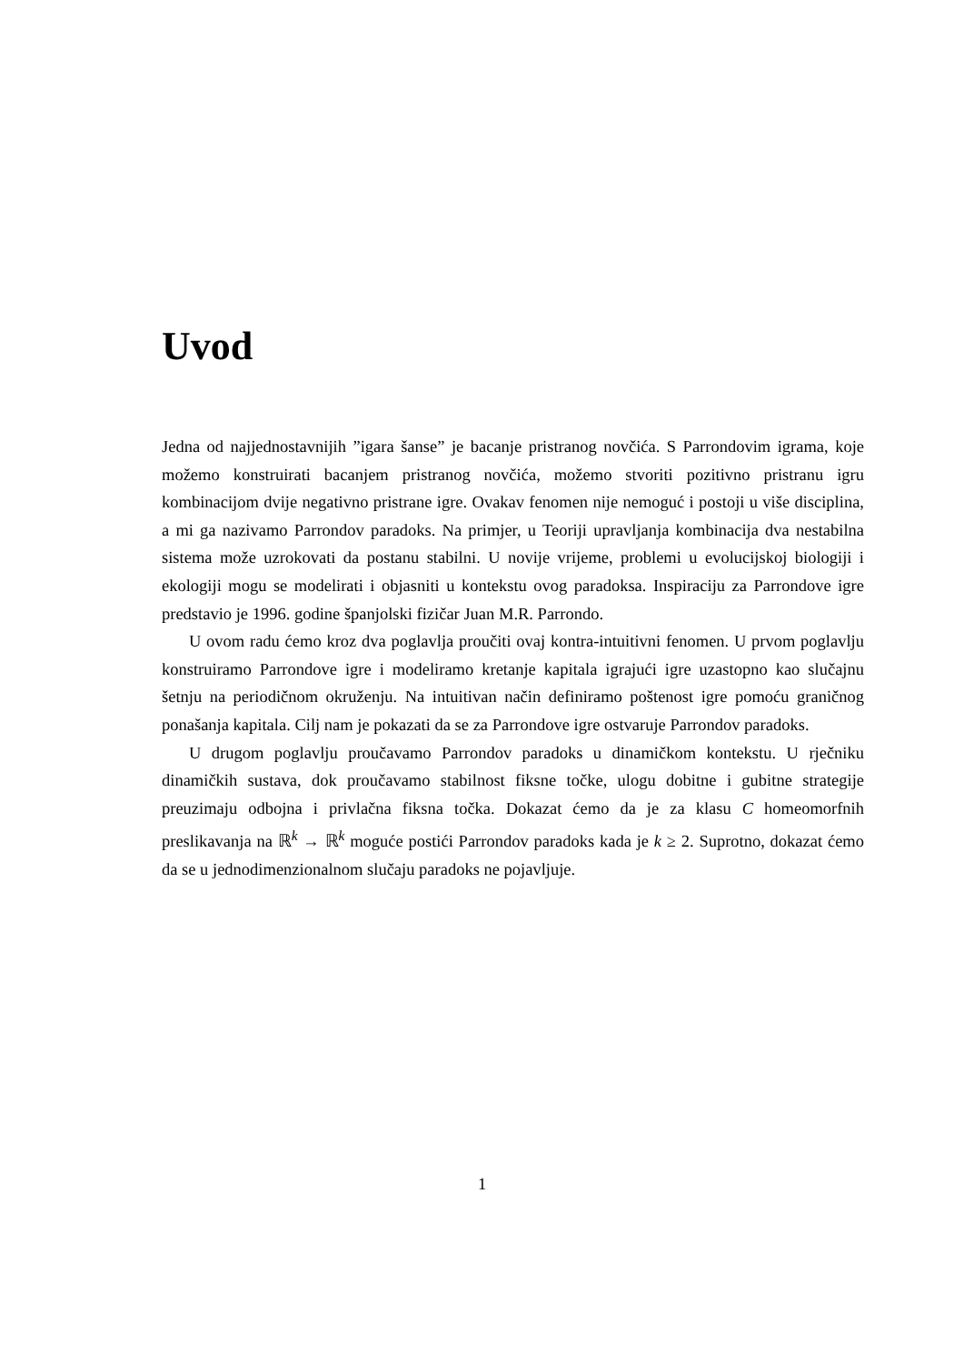Uvod
Jedna od najjednostavnijih ”igara šanse” je bacanje pristranog novčića. S Parrondovim igrama, koje možemo konstruirati bacanjem pristranog novčića, možemo stvoriti pozitivno pristranu igru kombinacijom dvije negativno pristrane igre. Ovakav fenomen nije nemoguć i postoji u više disciplina, a mi ga nazivamo Parrondov paradoks. Na primjer, u Teoriji upravljanja kombinacija dva nestabilna sistema može uzrokovati da postanu stabilni. U novije vrijeme, problemi u evolucijskoj biologiji i ekologiji mogu se modelirati i objasniti u kontekstu ovog paradoksa. Inspiraciju za Parrondove igre predstavio je 1996. godine španjolski fizičar Juan M.R. Parrondo.
U ovom radu ćemo kroz dva poglavlja proučiti ovaj kontra-intuitivni fenomen. U prvom poglavlju konstruiramo Parrondove igre i modeliramo kretanje kapitala igrajući igre uzastopno kao slučajnu šetnju na periodičnom okruženju. Na intuitivan način definiramo poštenost igre pomoću graničnog ponašanja kapitala. Cilj nam je pokazati da se za Parrondove igre ostvaruje Parrondov paradoks.
U drugom poglavlju proučavamo Parrondov paradoks u dinamičkom kontekstu. U rječniku dinamičkih sustava, dok proučavamo stabilnost fiksne točke, ulogu dobitne i gubitne strategije preuzimaju odbojna i privlačna fiksna točka. Dokazat ćemo da je za klasu C homeomorfnih preslikavanja na ℝ<sup>k</sup> → ℝ<sup>k</sup> moguće postići Parrondov paradoks kada je k ≥ 2. Suprotno, dokazat ćemo da se u jednodimenzionalnom slučaju paradoks ne pojavljuje.
1